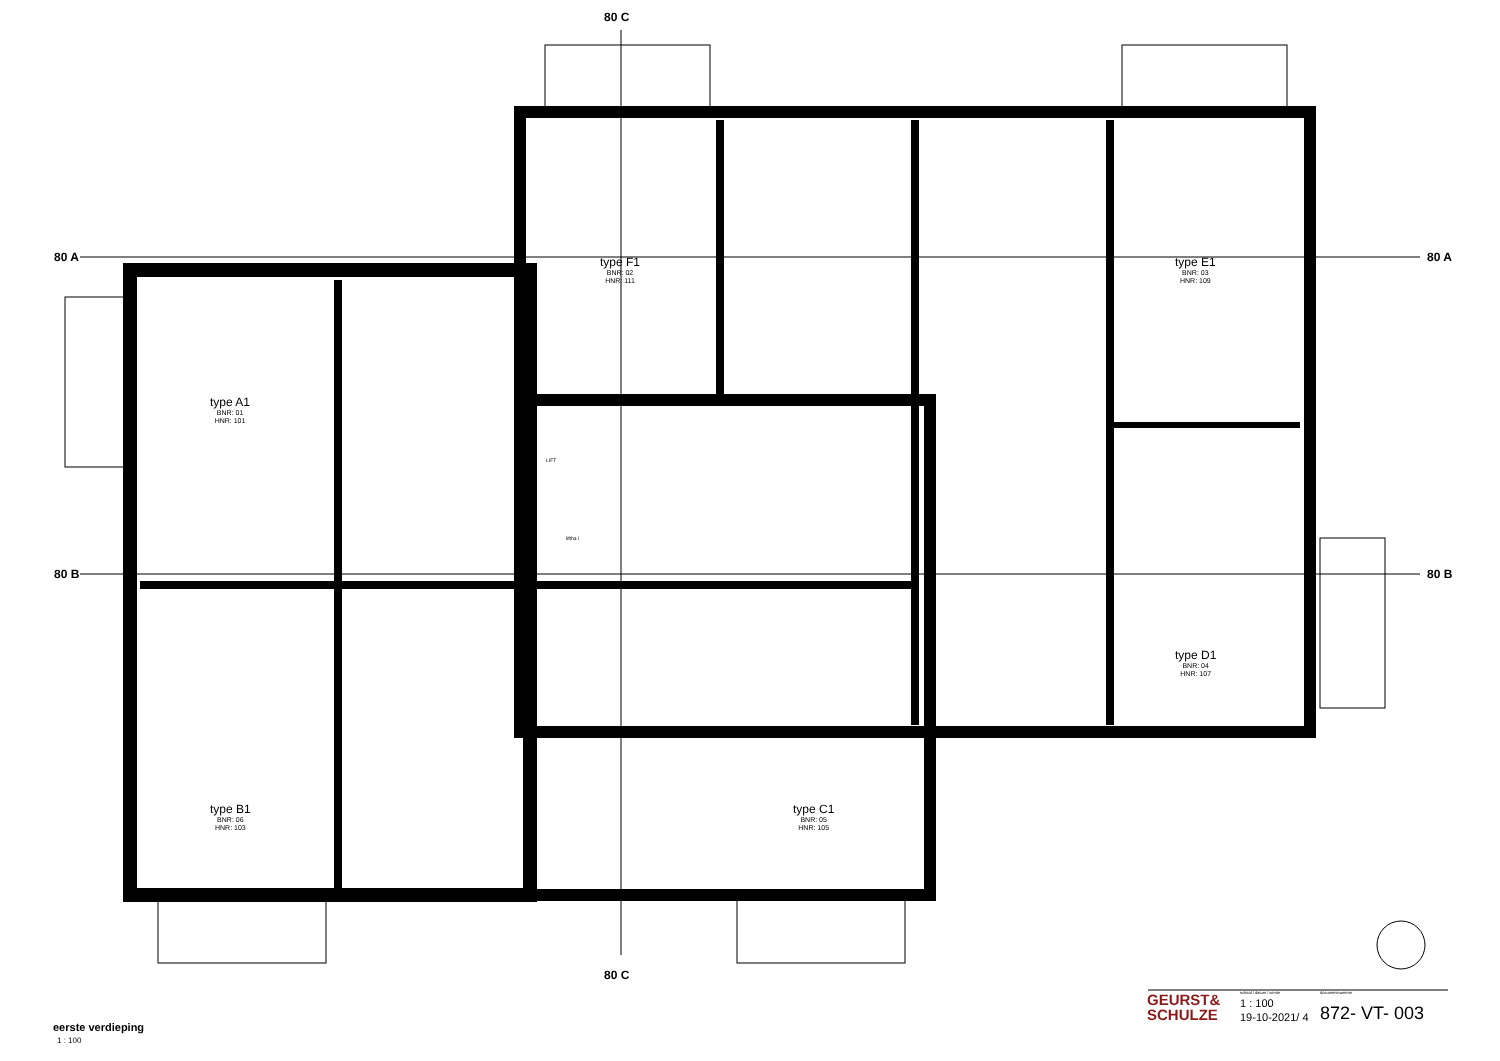80 C
80 C
80 A 80 A
80 B 80 B
type F1
BNR: 02
HNR: 111
type E1
BNR: 03
HNR: 109
type A1
BNR: 01
HNR: 101
type D1
BNR: 04
HNR: 107
type B1
BNR: 06
HNR: 103
type C1
BNR: 05
HNR: 105
LIFT
liftha l
GEURST&
SCHULZE
schaal / datum / versie
1 : 100
19-10-2021/ 4
documentnummer
872- VT- 003
eerste verdieping
1 : 100